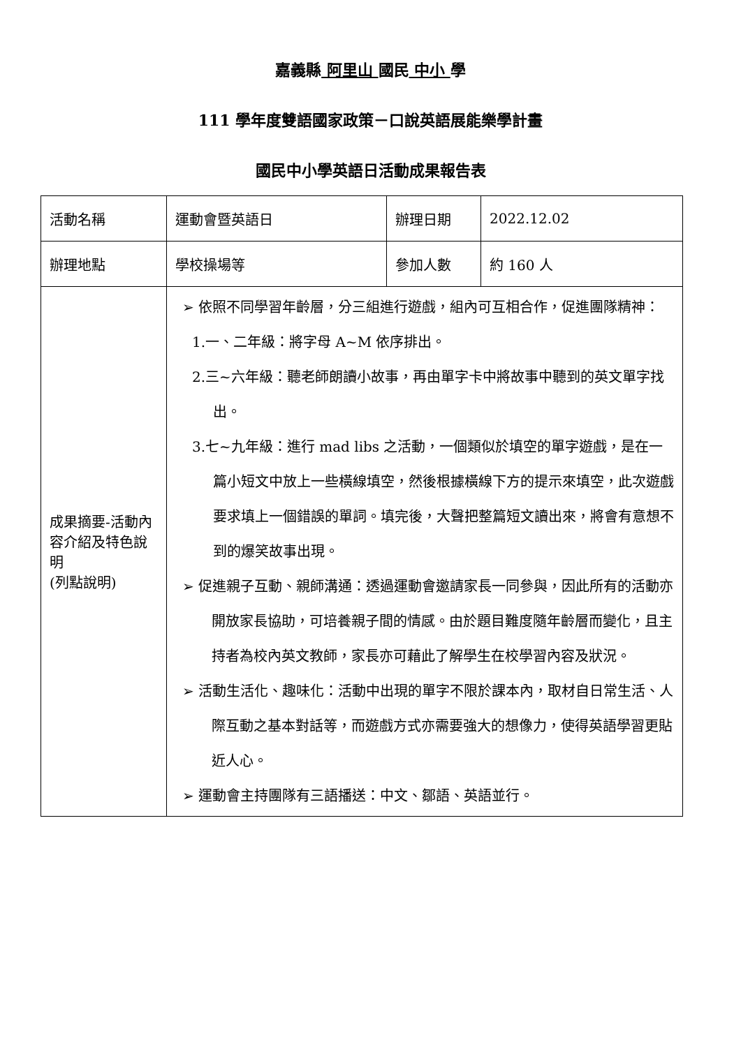嘉義縣 阿里山 國民 中小 學
111 學年度雙語國家政策－口說英語展能樂學計畫
國民中小學英語日活動成果報告表
| 活動名稱 | 運動會暨英語日 | 辦理日期 | 2022.12.02 |
| 辦理地點 | 學校操場等 | 參加人數 | 約 160 人 |
| 成果摘要-活動內容介紹及特色說明 (列點說明) | ➢ 依照不同學習年齡層，分三組進行遊戲，組內可互相合作，促進團隊精神： 1.一、二年級：將字母 A~M 依序排出。 2.三~六年級：聽老師朗讀小故事，再由單字卡中將故事中聽到的英文單字找出。 3.七~九年級：進行 mad libs 之活動，一個類似於填空的單字遊戲，是在一篇小短文中放上一些橫線填空，然後根據橫線下方的提示來填空，此次遊戲要求填上一個錯誤的單詞。填完後，大聲把整篇短文讀出來，將會有意想不到的爆笑故事出現。 ➢ 促進親子互動、親師溝通：透過運動會邀請家長一同參與，因此所有的活動亦開放家長協助，可培養親子間的情感。由於題目難度隨年齡層而變化，且主持者為校內英文教師，家長亦可藉此了解學生在校學習內容及狀況。 ➢ 活動生活化、趣味化：活動中出現的單字不限於課本內，取材自日常生活、人際互動之基本對話等，而遊戲方式亦需要強大的想像力，使得英語學習更貼近人心。 ➢ 運動會主持團隊有三語播送：中文、鄒語、英語並行。 | | |